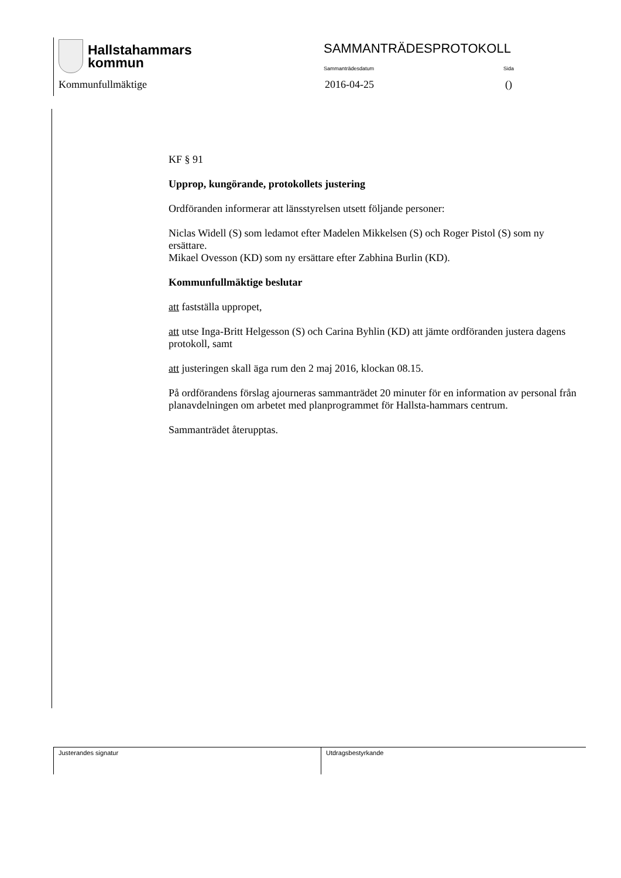Hallstahammars
kommun
SAMMANTRÄDESPROTOKOLL
Sammanträdesdatum Sida
Kommunfullmäktige 2016-04-25 ()
KF § 91
Upprop, kungörande, protokollets justering
Ordföranden informerar att länsstyrelsen utsett följande personer:
Niclas Widell (S) som ledamot efter Madelen Mikkelsen (S) och Roger Pistol (S) som ny ersättare.
Mikael Ovesson (KD) som ny ersättare efter Zabhina Burlin (KD).
Kommunfullmäktige beslutar
att fastställa uppropet,
att utse Inga-Britt Helgesson (S) och Carina Byhlin (KD) att jämte ordföranden justera dagens protokoll, samt
att justeringen skall äga rum den 2 maj 2016, klockan 08.15.
På ordförandens förslag ajourneras sammanträdet 20 minuter för en information av personal från planavdelningen om arbetet med planprogrammet för Hallsta-hammars centrum.
Sammanträdet återupptas.
Justerandes signatur Utdragsbestyrkande